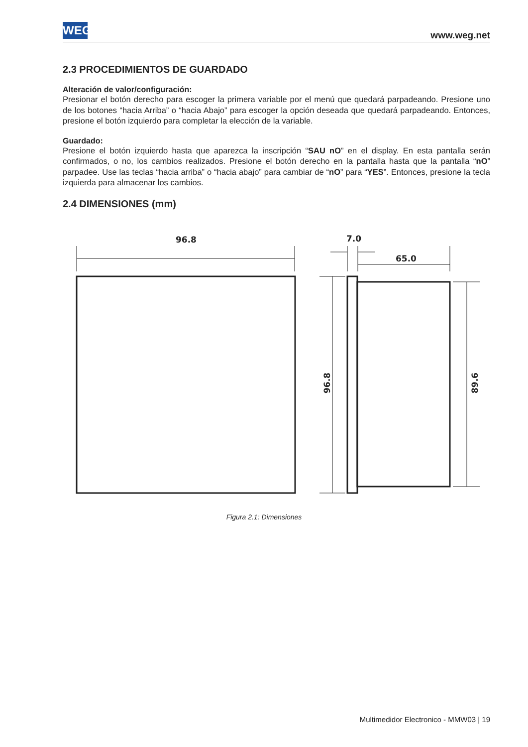WEG www.weg.net
2.3 PROCEDIMIENTOS DE GUARDADO
Alteración de valor/configuración:
Presionar el botón derecho para escoger la primera variable por el menú que quedará parpadeando. Presione uno de los botones “hacia Arriba” o “hacia Abajo” para escoger la opción deseada que quedará parpadeando. Entonces, presione el botón izquierdo para completar la elección de la variable.
Guardado:
Presione el botón izquierdo hasta que aparezca la inscripción “SAU nO” en el display. En esta pantalla serán confirmados, o no, los cambios realizados. Presione el botón derecho en la pantalla hasta que la pantalla “nO” parpadee. Use las teclas “hacia arriba” o “hacia abajo” para cambiar de “nO” para “YES”. Entonces, presione la tecla izquierda para almacenar los cambios.
2.4 DIMENSIONES (mm)
96.8
7.0
65.0
96.8
89.6
Figura 2.1: Dimensiones
Multimedidor Electronico - MMW03 | 19